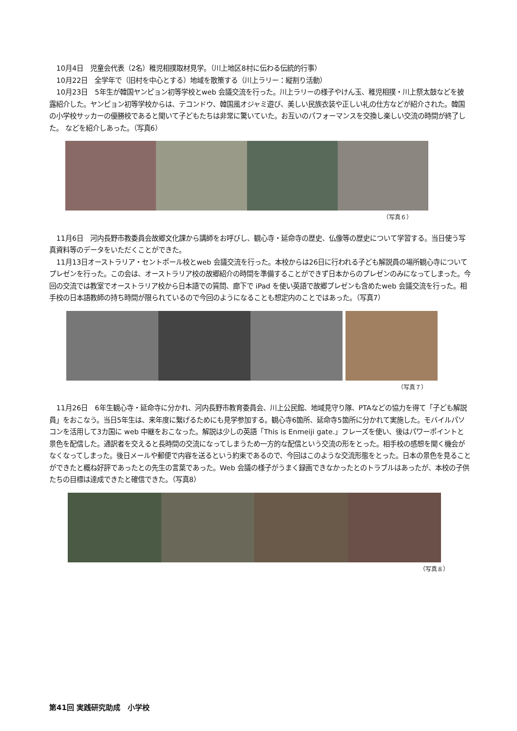10月4日　児童会代表（2名）稚児相撲取材見学。（川上地区8村に伝わる伝統的行事）
10月22日　全学年で（旧村を中心とする）地域を散策する（川上ラリー：縦割り活動）
10月23日　5年生が韓国ヤンピョン初等学校とweb 会議交流を行った。川上ラリーの様子やけん玉、稚児相撲・川上祭太鼓などを披露紹介した。ヤンピョン初等学校からは、テコンドウ、韓国風オジャミ遊び、美しい民族衣装や正しい礼の仕方などが紹介された。韓国の小学校サッカーの優勝校であると聞いて子どもたちは非常に驚いていた。お互いのパフォーマンスを交換し楽しい交流の時間が終了した。 などを紹介しあった。（写真6）
（写真６）
11月6日　河内長野市教委員会故郷文化課から講師をお呼びし、観心寺・延命寺の歴史、仏像等の歴史について学習する。当日使う写真資料等のデータをいただくことができた。
11月13日オーストラリア・セントポール校とweb 会議交流を行った。本校からは26日に行われる子ども解説員の場所観心寺についてプレゼンを行った。この会は、オーストラリア校の故郷紹介の時間を準備することができず日本からのプレゼンのみになってしまった。今回の交流では教室でオーストラリア校から日本語での質問、廊下で iPad を使い英語で故郷プレゼンも含めたweb 会議交流を行った。相手校の日本語教師の持ち時間が限られているので今回のようになることも想定内のことではあった。（写真7）
（写真７）
11月26日　6年生観心寺・延命寺に分かれ、河内長野市教育委員会、川上公民館、地域見守り隊、PTAなどの協力を得て「子ども解説員」をおこなう。当日5年生は、来年度に繋げるためにも見学参加する。観心寺6箇所、延命寺5箇所に分かれて実施した。モバイルパソコンを活用して3カ国に web 中継をおこなった。解説は少しの英語「This is Enmeiji gate.」フレーズを使い、後はパワーポイントと景色を配信した。通訳者を交えると長時間の交流になってしまうため一方的な配信という交流の形をとった。相手校の感想を聞く機会がなくなってしまった。後日メールや郵便で内容を送るという約束であるので、今回はこのような交流形態をとった。日本の景色を見ることができたと概ね好評であったとの先生の言葉であった。Web 会議の様子がうまく録画できなかったとのトラブルはあったが、本校の子供たちの目標は達成できたと確信できた。（写真8）
（写真８）
第41回 実践研究助成　小学校